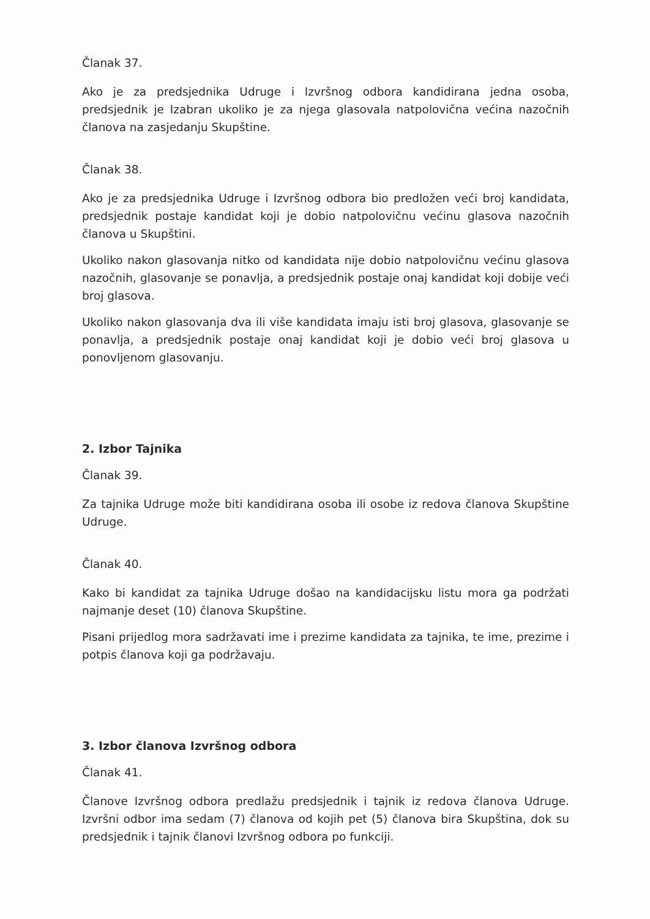Članak 37.
Ako je za predsjednika Udruge i Izvršnog odbora kandidirana jedna osoba, predsjednik je Izabran ukoliko je za njega glasovala natpolovična većina nazočnih članova na zasjedanju Skupštine.
Članak 38.
Ako je za predsjednika Udruge i Izvršnog odbora bio predložen veći broj kandidata, predsjednik postaje kandidat koji je dobio natpolovičnu većinu glasova nazočnih članova u Skupštini.
Ukoliko nakon glasovanja nitko od kandidata nije dobio natpolovičnu većinu glasova nazočnih, glasovanje se ponavlja, a predsjednik postaje onaj kandidat koji dobije veći broj glasova.
Ukoliko nakon glasovanja dva ili više kandidata imaju isti broj glasova, glasovanje se ponavlja, a predsjednik postaje onaj kandidat koji je dobio veći broj glasova u ponovljenom glasovanju.
2. Izbor Tajnika
Članak 39.
Za tajnika Udruge može biti kandidirana osoba ili osobe iz redova članova Skupštine Udruge.
Članak 40.
Kako bi kandidat za tajnika Udruge došao na kandidacijsku listu mora ga podržati najmanje deset (10) članova Skupštine.
Pisani prijedlog mora sadržavati ime i prezime kandidata za tajnika, te ime, prezime i potpis članova koji ga podržavaju.
3. Izbor članova Izvršnog odbora
Članak 41.
Članove Izvršnog odbora predlažu predsjednik i tajnik iz redova članova Udruge. Izvršni odbor ima sedam (7) članova od kojih pet (5) članova bira Skupština, dok su predsjednik i tajnik članovi Izvršnog odbora po funkciji.